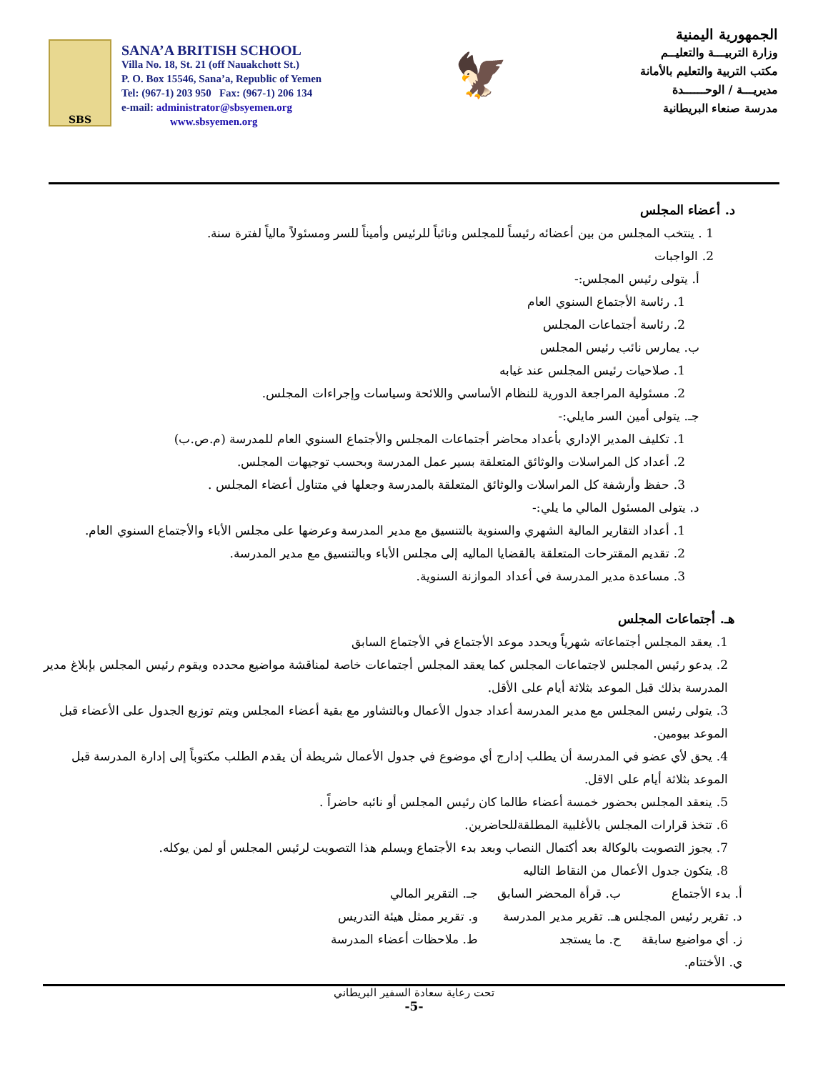SBS
SANA’A BRITISH SCHOOL
Villa No. 18, St. 21 (off Nauakchott St.)
P. O. Box 15546, Sana’a, Republic of Yemen
Tel: (967-1) 203 950 Fax: (967-1) 206 134
e-mail: administrator@sbsyemen.org
www.sbsyemen.org
🦅
الجمهورية اليمنية
وزارة التربيـــة والتعليــم
مكتب التربية والتعليم بالأمانة
مديريـــة / الوحــــــدة
مدرسة صنعاء البريطانية
د. أعضاء المجلس
1 . ينتخب المجلس من بين أعضائه رئيساً للمجلس ونائباً للرئيس وأميناً للسر ومسئولاً مالياً لفترة سنة.
2. الواجبات
أ. يتولى رئيس المجلس:-
1. رئاسة الأجتماع السنوي العام
2. رئاسة أجتماعات المجلس
ب. يمارس نائب رئيس المجلس
1. صلاحيات رئيس المجلس عند غيابه
2. مسئولية المراجعة الدورية للنظام الأساسي واللائحة وسياسات وإجراءات المجلس.
جـ. يتولى أمين السر مايلي:-
1. تكليف المدير الإداري بأعداد محاضر أجتماعات المجلس والأجتماع السنوي العام للمدرسة (م.ص.ب)
2. أعداد كل المراسلات والوثائق المتعلقة بسير عمل المدرسة وبحسب توجيهات المجلس.
3. حفظ وأرشفة كل المراسلات والوثائق المتعلقة بالمدرسة وجعلها في متناول أعضاء المجلس .
د. يتولى المسئول المالي ما يلي:-
1. أعداد التقارير المالية الشهري والسنوية بالتنسيق مع مدير المدرسة وعرضها على مجلس الأباء والأجتماع السنوي العام.
2. تقديم المقترحات المتعلقة بالقضايا الماليه إلى مجلس الأباء وبالتنسيق مع مدير المدرسة.
3. مساعدة مدير المدرسة في أعداد الموازنة السنوية.
هـ. أجتماعات المجلس
1. يعقد المجلس أجتماعاته شهرياً ويحدد موعد الأجتماع في الأجتماع السابق
2. يدعو رئيس المجلس لاجتماعات المجلس كما يعقد المجلس أجتماعات خاصة لمناقشة مواضيع محدده ويقوم رئيس المجلس بإبلاغ مدير المدرسة بذلك قبل الموعد بثلاثة أيام على الأقل.
3. يتولى رئيس المجلس مع مدير المدرسة أعداد جدول الأعمال وبالتشاور مع بقية أعضاء المجلس ويتم توزيع الجدول على الأعضاء قبل الموعد بيومين.
4. يحق لأي عضو في المدرسة أن يطلب إدارج أي موضوع في جدول الأعمال شريطة أن يقدم الطلب مكتوباً إلى إدارة المدرسة قبل الموعد بثلاثة أيام على الاقل.
5. ينعقد المجلس بحضور خمسة أعضاء طالما كان رئيس المجلس أو نائبه حاضراً .
6. تتخذ قرارات المجلس بالأغلبية المطلقةللحاضرين.
7. يجوز التصويت بالوكالة بعد أكتمال النصاب وبعد بدء الأجتماع ويسلم هذا التصويت لرئيس المجلس أو لمن يوكله.
8. يتكون جدول الأعمال من النقاط التاليه
أ. بدء الأجتماع ب. قرأة المحضر السابق جـ. التقرير المالي د. تقرير رئيس المجلس هـ. تقرير مدير المدرسة و. تقرير ممثل هيئة التدريس ز. أي مواضيع سابقة ح. ما يستجد ط. ملاحظات أعضاء المدرسة ي. الأختتام.
تحت رعاية سعادة السفير البريطاني
-5-